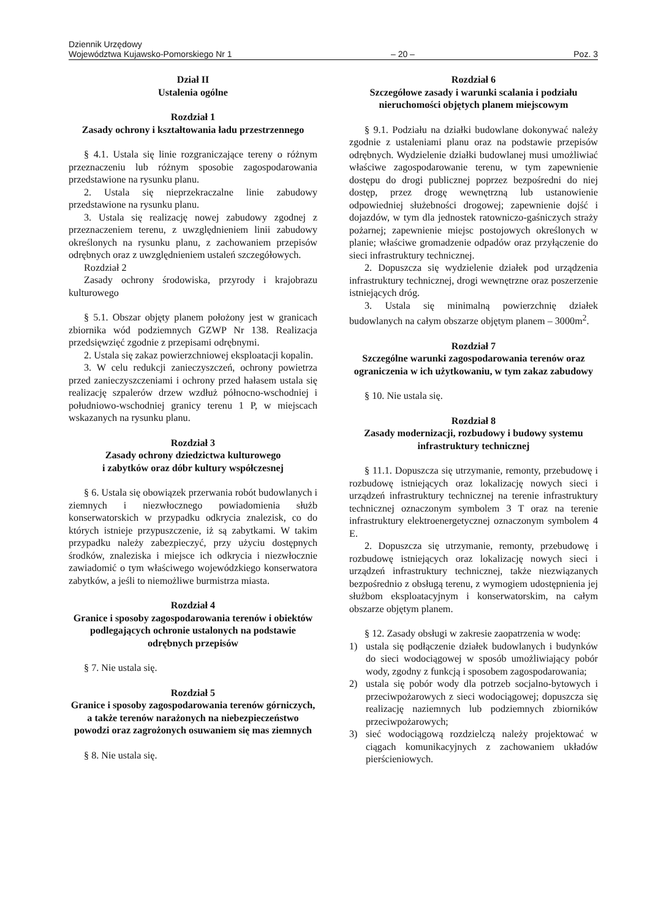Dziennik Urzędowy
Województwa Kujawsko-Pomorskiego Nr 1
– 20 –
Poz. 3
Dział II
Ustalenia ogólne
Rozdział 1
Zasady ochrony i kształtowania ładu przestrzennego
§ 4.1. Ustala się linie rozgraniczające tereny o różnym przeznaczeniu lub różnym sposobie zagospodarowania przedstawione na rysunku planu.
2. Ustala się nieprzekraczalne linie zabudowy przedstawione na rysunku planu.
3. Ustala się realizację nowej zabudowy zgodnej z przeznaczeniem terenu, z uwzględnieniem linii zabudowy określonych na rysunku planu, z zachowaniem przepisów odrębnych oraz z uwzględnieniem ustaleń szczegółowych.
Rozdział 2
Zasady ochrony środowiska, przyrody i krajobrazu kulturowego
§ 5.1. Obszar objęty planem położony jest w granicach zbiornika wód podziemnych GZWP Nr 138. Realizacja przedsięwzięć zgodnie z przepisami odrębnymi.
2. Ustala się zakaz powierzchniowej eksploatacji kopalin.
3. W celu redukcji zanieczyszczeń, ochrony powietrza przed zanieczyszczeniami i ochrony przed hałasem ustala się realizację szpalerów drzew wzdłuż północno-wschodniej i południowo-wschodniej granicy terenu 1 P, w miejscach wskazanych na rysunku planu.
Rozdział 3
Zasady ochrony dziedzictwa kulturowego
i zabytków oraz dóbr kultury współczesnej
§ 6. Ustala się obowiązek przerwania robót budowlanych i ziemnych i niezwłocznego powiadomienia służb konserwatorskich w przypadku odkrycia znalezisk, co do których istnieje przypuszczenie, iż są zabytkami. W takim przypadku należy zabezpieczyć, przy użyciu dostępnych środków, znaleziska i miejsce ich odkrycia i niezwłocznie zawiadomić o tym właściwego wojewódzkiego konserwatora zabytków, a jeśli to niemożliwe burmistrza miasta.
Rozdział 4
Granice i sposoby zagospodarowania terenów i obiektów podlegających ochronie ustalonych na podstawie odrębnych przepisów
§ 7. Nie ustala się.
Rozdział 5
Granice i sposoby zagospodarowania terenów górniczych, a także terenów narażonych na niebezpieczeństwo powodzi oraz zagrożonych osuwaniem się mas ziemnych
§ 8. Nie ustala się.
Rozdział 6
Szczegółowe zasady i warunki scalania i podziału nieruchomości objętych planem miejscowym
§ 9.1. Podziału na działki budowlane dokonywać należy zgodnie z ustaleniami planu oraz na podstawie przepisów odrębnych. Wydzielenie działki budowlanej musi umożliwiać właściwe zagospodarowanie terenu, w tym zapewnienie dostępu do drogi publicznej poprzez bezpośredni do niej dostęp, przez drogę wewnętrzną lub ustanowienie odpowiedniej służebności drogowej; zapewnienie dojść i dojazdów, w tym dla jednostek ratowniczo-gaśniczych straży pożarnej; zapewnienie miejsc postojowych określonych w planie; właściwe gromadzenie odpadów oraz przyłączenie do sieci infrastruktury technicznej.
2. Dopuszcza się wydzielenie działek pod urządzenia infrastruktury technicznej, drogi wewnętrzne oraz poszerzenie istniejących dróg.
3. Ustala się minimalną powierzchnię działek budowlanych na całym obszarze objętym planem – 3000m<sup>2</sup>.
Rozdział 7
Szczególne warunki zagospodarowania terenów oraz ograniczenia w ich użytkowaniu, w tym zakaz zabudowy
§ 10. Nie ustala się.
Rozdział 8
Zasady modernizacji, rozbudowy i budowy systemu infrastruktury technicznej
§ 11.1. Dopuszcza się utrzymanie, remonty, przebudowę i rozbudowę istniejących oraz lokalizację nowych sieci i urządzeń infrastruktury technicznej na terenie infrastruktury technicznej oznaczonym symbolem 3 T oraz na terenie infrastruktury elektroenergetycznej oznaczonym symbolem 4 E.
2. Dopuszcza się utrzymanie, remonty, przebudowę i rozbudowę istniejących oraz lokalizację nowych sieci i urządzeń infrastruktury technicznej, także niezwiązanych bezpośrednio z obsługą terenu, z wymogiem udostępnienia jej służbom eksploatacyjnym i konserwatorskim, na całym obszarze objętym planem.
§ 12. Zasady obsługi w zakresie zaopatrzenia w wodę:
1) ustala się podłączenie działek budowlanych i budynków do sieci wodociągowej w sposób umożliwiający pobór wody, zgodny z funkcją i sposobem zagospodarowania;
2) ustala się pobór wody dla potrzeb socjalno-bytowych i przeciwpożarowych z sieci wodociągowej; dopuszcza się realizację naziemnych lub podziemnych zbiorników przeciwpożarowych;
3) sieć wodociągową rozdzielczą należy projektować w ciągach komunikacyjnych z zachowaniem układów pierścieniowych.